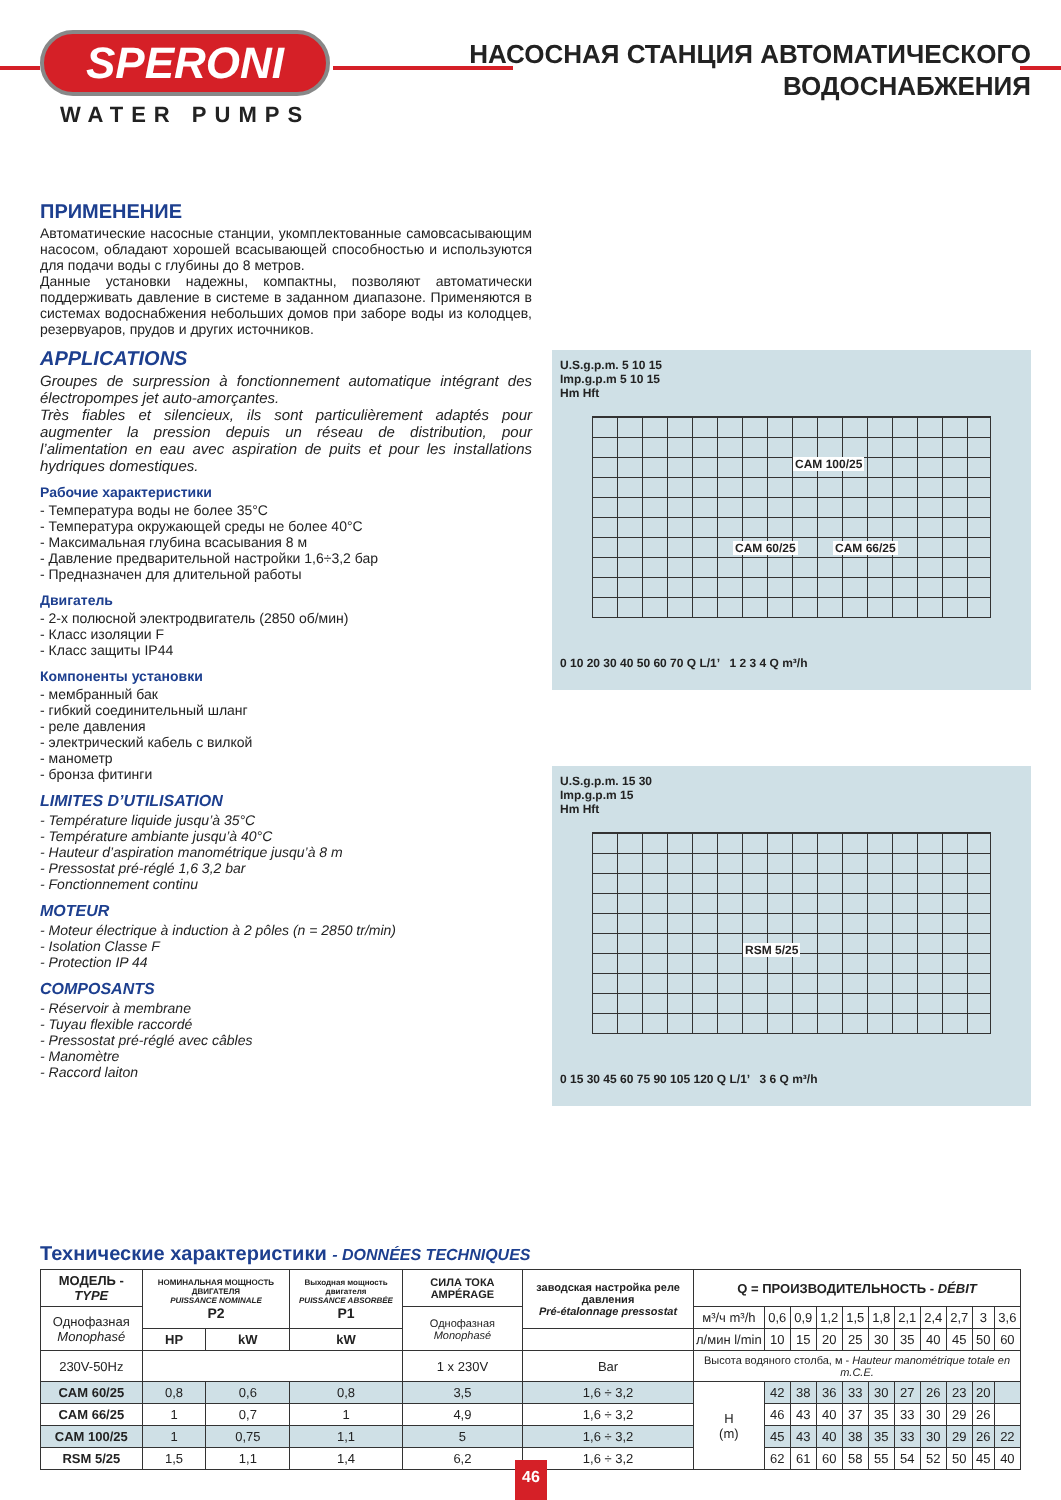SPERONI
WATER PUMPS
НАСОСНАЯ СТАНЦИЯ АВТОМАТИЧЕСКОГО
ВОДОСНАБЖЕНИЯ
ПРИМЕНЕНИЕ
Автоматические насосные станции, укомплектованные самовсасывающим насосом, обладают хорошей всасывающей способностью и используются для подачи воды с глубины до 8 метров.
Данные установки надежны, компактны, позволяют автоматически поддерживать давление в системе в заданном диапазоне. Применяются в системах водоснабжения небольших домов при заборе воды из колодцев, резервуаров, прудов и других источников.
APPLICATIONS
Groupes de surpression à fonctionnement automatique intégrant des électropompes jet auto-amorçantes.
Très fiables et silencieux, ils sont particulièrement adaptés pour augmenter la pression depuis un réseau de distribution, pour l’alimentation en eau avec aspiration de puits et pour les installations hydriques domestiques.
Рабочие характеристики
- Температура воды не более 35°C
- Температура окружающей среды не более 40°C
- Максимальная глубина всасывания 8 м
- Давление предварительной настройки 1,6÷3,2 бар
- Предназначен для длительной работы
Двигатель
- 2-х полюсной электродвигатель (2850 об/мин)
- Класс изоляции F
- Класс защиты IP44
Компоненты установки
- мембранный бак
- гибкий соединительный шланг
- реле давления
- электрический кабель с вилкой
- манометр
- бронза фитинги
LIMITES D’UTILISATION
- Température liquide jusqu’à 35°C
- Température ambiante jusqu’à 40°C
- Hauteur d’aspiration manométrique jusqu’à 8 m
- Pressostat pré-réglé 1,6 3,2 bar
- Fonctionnement continu
MOTEUR
- Moteur électrique à induction à 2 pôles (n = 2850 tr/min)
- Isolation Classe F
- Protection IP 44
COMPOSANTS
- Réservoir à membrane
- Tuyau flexible raccordé
- Pressostat pré-réglé avec câbles
- Manomètre
- Raccord laiton
U.S.g.p.m. 5 10 15
Imp.g.p.m 5 10 15
Hm Hft
CAM 100/25
CAM 60/25 CAM 66/25
0 10 20 30 40 50 60 70 Q L/1’ 1 2 3 4 Q m³/h
U.S.g.p.m. 15 30
Imp.g.p.m 15
Hm Hft
RSM 5/25
0 15 30 45 60 75 90 105 120 Q L/1’ 3 6 Q m³/h
Технические характеристики - DONNÉES TECHNIQUES
| МОДЕЛЬ - TYPE | НОМИНАЛЬНАЯ МОЩНОСТЬ ДВИГАТЕЛЯ PUISSANCE NOMINALE P2 | | Выходная мощность двигателя PUISSANCE ABSORBÉE P1 | СИЛА ТОКА AMPÉRAGE | заводская настройка реле давления Pré-étalonnage pressostat | Q = ПРОИЗВОДИТЕЛЬНОСТЬ - DÉBIT | | | | | | | | | | |
| --- | --- | --- | --- | --- | --- | --- | --- | --- | --- | --- | --- | --- | --- | --- | --- | --- |
| Однофазная Monophasé | | | | Однофазная Monophasé | | м³/ч m³/h | 0,6 | 0,9 | 1,2 | 1,5 | 1,8 | 2,1 | 2,4 | 2,7 | 3 | 3,6 |
| | HP | kW | kW | | | л/мин l/min | 10 | 15 | 20 | 25 | 30 | 35 | 40 | 45 | 50 | 60 |
| 230V-50Hz | | | | 1 x 230V | Bar | Высота водяного столба, м - Hauteur manométrique totale en m.C.E. | | | | | | | | | | |
| CAM 60/25 | 0,8 | 0,6 | 0,8 | 3,5 | 1,6 ÷ 3,2 | H (m) | 42 | 38 | 36 | 33 | 30 | 27 | 26 | 23 | 20 | |
| CAM 66/25 | 1 | 0,7 | 1 | 4,9 | 1,6 ÷ 3,2 | | 46 | 43 | 40 | 37 | 35 | 33 | 30 | 29 | 26 | |
| CAM 100/25 | 1 | 0,75 | 1,1 | 5 | 1,6 ÷ 3,2 | | 45 | 43 | 40 | 38 | 35 | 33 | 30 | 29 | 26 | 22 |
| RSM 5/25 | 1,5 | 1,1 | 1,4 | 6,2 | 1,6 ÷ 3,2 | | 62 | 61 | 60 | 58 | 55 | 54 | 52 | 50 | 45 | 40 |
46